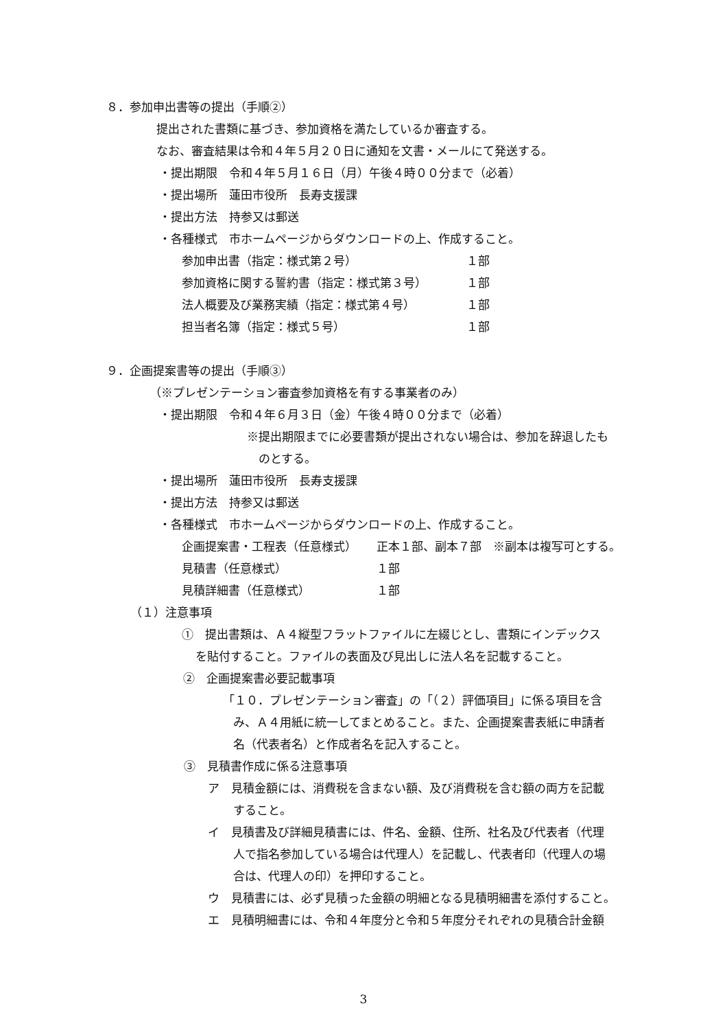８．参加申出書等の提出（手順②）
提出された書類に基づき、参加資格を満たしているか審査する。
なお、審査結果は令和４年５月２０日に通知を文書・メールにて発送する。
・提出期限　令和４年５月１６日（月）午後４時００分まで（必着）
・提出場所　蓮田市役所　長寿支援課
・提出方法　持参又は郵送
・各種様式　市ホームページからダウンロードの上、作成すること。
参加申出書（指定：様式第２号） １部
参加資格に関する誓約書（指定：様式第３号） １部
法人概要及び業務実績（指定：様式第４号） １部
担当者名簿（指定：様式５号） １部
９．企画提案書等の提出（手順③）
（※プレゼンテーション審査参加資格を有する事業者のみ）
・提出期限　令和４年６月３日（金）午後４時００分まで（必着）
※提出期限までに必要書類が提出されない場合は、参加を辞退したも
のとする。
・提出場所　蓮田市役所　長寿支援課
・提出方法　持参又は郵送
・各種様式　市ホームページからダウンロードの上、作成すること。
企画提案書・工程表（任意様式） 正本１部、副本７部　※副本は複写可とする。
見積書（任意様式） １部
見積詳細書（任意様式） １部
（１）注意事項
①　提出書類は、Ａ４縦型フラットファイルに左綴じとし、書類にインデックス
を貼付すること。ファイルの表面及び見出しに法人名を記載すること。
②　企画提案書必要記載事項
「１０．プレゼンテーション審査」の「（２）評価項目」に係る項目を含
み、Ａ４用紙に統一してまとめること。また、企画提案書表紙に申請者
名（代表者名）と作成者名を記入すること。
③　見積書作成に係る注意事項
ア　見積金額には、消費税を含まない額、及び消費税を含む額の両方を記載
すること。
イ　見積書及び詳細見積書には、件名、金額、住所、社名及び代表者（代理
人で指名参加している場合は代理人）を記載し、代表者印（代理人の場
合は、代理人の印）を押印すること。
ウ　見積書には、必ず見積った金額の明細となる見積明細書を添付すること。
エ　見積明細書には、令和４年度分と令和５年度分それぞれの見積合計金額
3